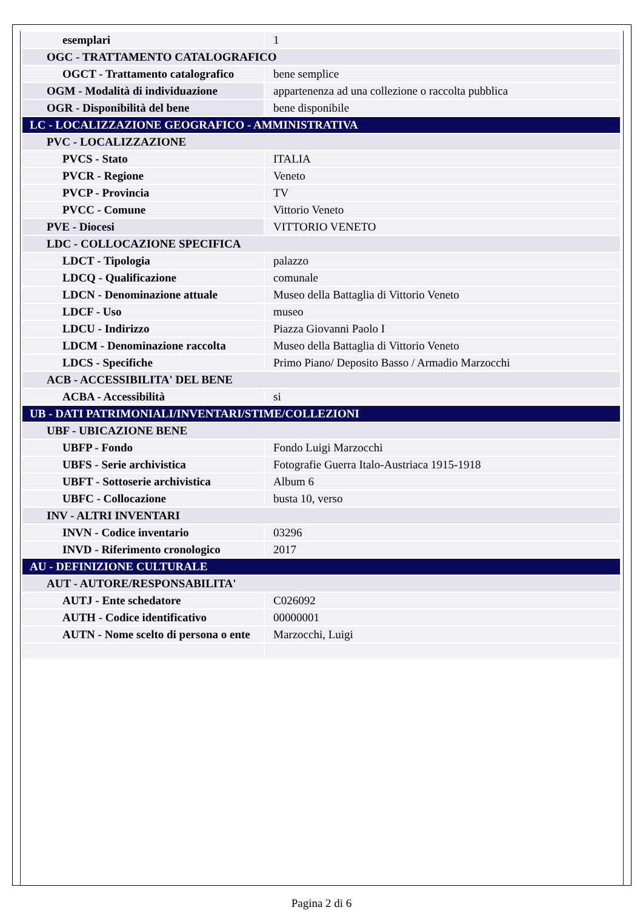| esemplari | 1 |
| OGC - TRATTAMENTO CATALOGRAFICO | |
| OGCT - Trattamento catalografico | bene semplice |
| OGM - Modalità di individuazione | appartenenza ad una collezione o raccolta pubblica |
| OGR - Disponibilità del bene | bene disponibile |
| LC - LOCALIZZAZIONE GEOGRAFICO - AMMINISTRATIVA | |
| PVC - LOCALIZZAZIONE | |
| PVCS - Stato | ITALIA |
| PVCR - Regione | Veneto |
| PVCP - Provincia | TV |
| PVCC - Comune | Vittorio Veneto |
| PVE - Diocesi | VITTORIO VENETO |
| LDC - COLLOCAZIONE SPECIFICA | |
| LDCT - Tipologia | palazzo |
| LDCQ - Qualificazione | comunale |
| LDCN - Denominazione attuale | Museo della Battaglia di Vittorio Veneto |
| LDCF - Uso | museo |
| LDCU - Indirizzo | Piazza Giovanni Paolo I |
| LDCM - Denominazione raccolta | Museo della Battaglia di Vittorio Veneto |
| LDCS - Specifiche | Primo Piano/ Deposito Basso / Armadio Marzocchi |
| ACB - ACCESSIBILITA' DEL BENE | |
| ACBA - Accessibilità | si |
| UB - DATI PATRIMONIALI/INVENTARI/STIME/COLLEZIONI | |
| UBF - UBICAZIONE BENE | |
| UBFP - Fondo | Fondo Luigi Marzocchi |
| UBFS - Serie archivistica | Fotografie Guerra Italo-Austriaca 1915-1918 |
| UBFT - Sottoserie archivistica | Album 6 |
| UBFC - Collocazione | busta 10, verso |
| INV - ALTRI INVENTARI | |
| INVN - Codice inventario | 03296 |
| INVD - Riferimento cronologico | 2017 |
| AU - DEFINIZIONE CULTURALE | |
| AUT - AUTORE/RESPONSABILITA' | |
| AUTJ - Ente schedatore | C026092 |
| AUTH - Codice identificativo | 00000001 |
| AUTN - Nome scelto di persona o ente | Marzocchi, Luigi |
Pagina 2 di 6